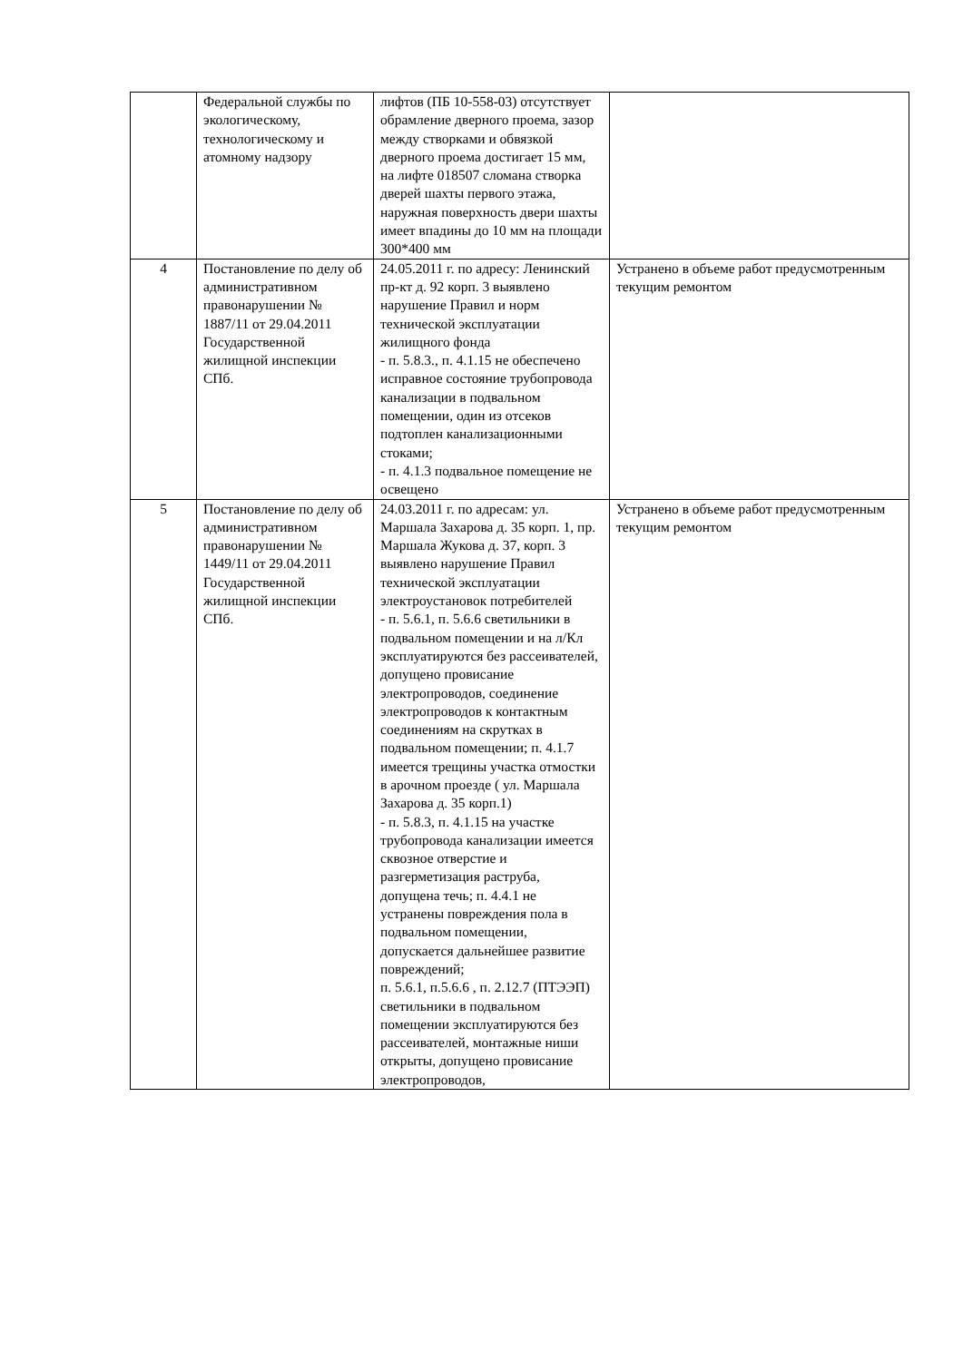| | Федеральной службы по экологическому, технологическому и атомному надзору | лифтов (ПБ 10-558-03) отсутствует обрамление дверного проема, зазор между створками и обвязкой дверного проема достигает 15 мм, на лифте 018507 сломана створка дверей шахты первого этажа, наружная поверхность двери шахты имеет впадины до 10 мм на площади 300*400 мм | |
| 4 | Постановление по делу об административном правонарушении № 1887/11 от 29.04.2011 Государственной жилищной инспекции СПб. | 24.05.2011 г. по адресу: Ленинский пр-кт д. 92 корп. 3 выявлено нарушение Правил и норм технической эксплуатации жилищного фонда - п. 5.8.3., п. 4.1.15 не обеспечено исправное состояние трубопровода канализации в подвальном помещении, один из отсеков подтоплен канализационными стоками; - п. 4.1.3 подвальное помещение не освещено | Устранено в объеме работ предусмотренным текущим ремонтом |
| 5 | Постановление по делу об административном правонарушении № 1449/11 от 29.04.2011 Государственной жилищной инспекции СПб. | 24.03.2011 г. по адресам: ул. Маршала Захарова д. 35 корп. 1, пр. Маршала Жукова д. 37, корп. 3 выявлено нарушение Правил технической эксплуатации электроустановок потребителей - п. 5.6.1, п. 5.6.6 светильники в подвальном помещении и на л/Кл эксплуатируются без рассеивателей, допущено провисание электропроводов, соединение электропроводов к контактным соединениям на скрутках в подвальном помещении; п. 4.1.7 имеется трещины участка отмостки в арочном проезде ( ул. Маршала Захарова д. 35 корп.1) - п. 5.8.3, п. 4.1.15 на участке трубопровода канализации имеется сквозное отверстие и разгерметизация раструба, допущена течь; п. 4.4.1 не устранены повреждения пола в подвальном помещении, допускается дальнейшее развитие повреждений; п. 5.6.1, п.5.6.6 , п. 2.12.7 (ПТЭЭП) светильники в подвальном помещении эксплуатируются без рассеивателей, монтажные ниши открыты, допущено провисание электропроводов, | Устранено в объеме работ предусмотренным текущим ремонтом |